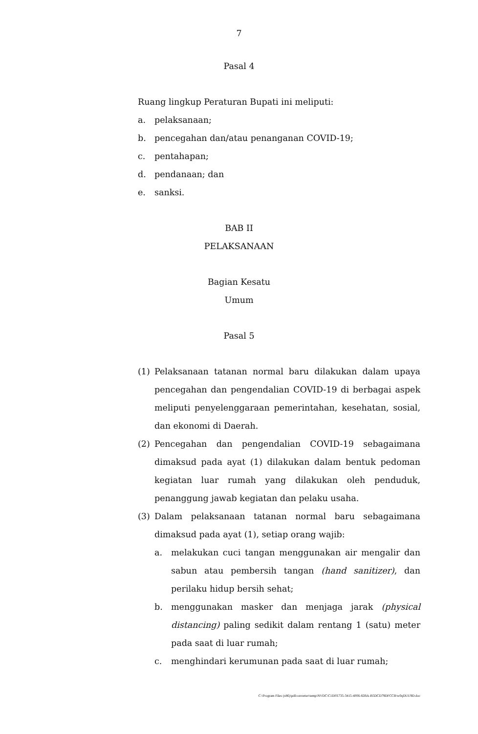7
Pasal 4
Ruang lingkup Peraturan Bupati ini meliputi:
a. pelaksanaan;
b. pencegahan dan/atau penanganan COVID-19;
c. pentahapan;
d. pendanaan; dan
e. sanksi.
BAB II
PELAKSANAAN
Bagian Kesatu
Umum
Pasal 5
(1) Pelaksanaan tatanan normal baru dilakukan dalam upaya pencegahan dan pengendalian COVID-19 di berbagai aspek meliputi penyelenggaraan pemerintahan, kesehatan, sosial, dan ekonomi di Daerah.
(2) Pencegahan dan pengendalian COVID-19 sebagaimana dimaksud pada ayat (1) dilakukan dalam bentuk pedoman kegiatan luar rumah yang dilakukan oleh penduduk, penanggung jawab kegiatan dan pelaku usaha.
(3) Dalam pelaksanaan tatanan normal baru sebagaimana dimaksud pada ayat (1), setiap orang wajib:
a. melakukan cuci tangan menggunakan air mengalir dan sabun atau pembersih tangan (hand sanitizer), dan perilaku hidup bersih sehat;
b. menggunakan masker dan menjaga jarak (physical distancing) paling sedikit dalam rentang 1 (satu) meter pada saat di luar rumah;
c. menghindari kerumunan pada saat di luar rumah;
C:\Program Files (x86)\pdfconverter\temp\NVDC\C1DFE735-3415-4F06-82BA-B5DCD79DFCCB\w0qDUU9D.doc